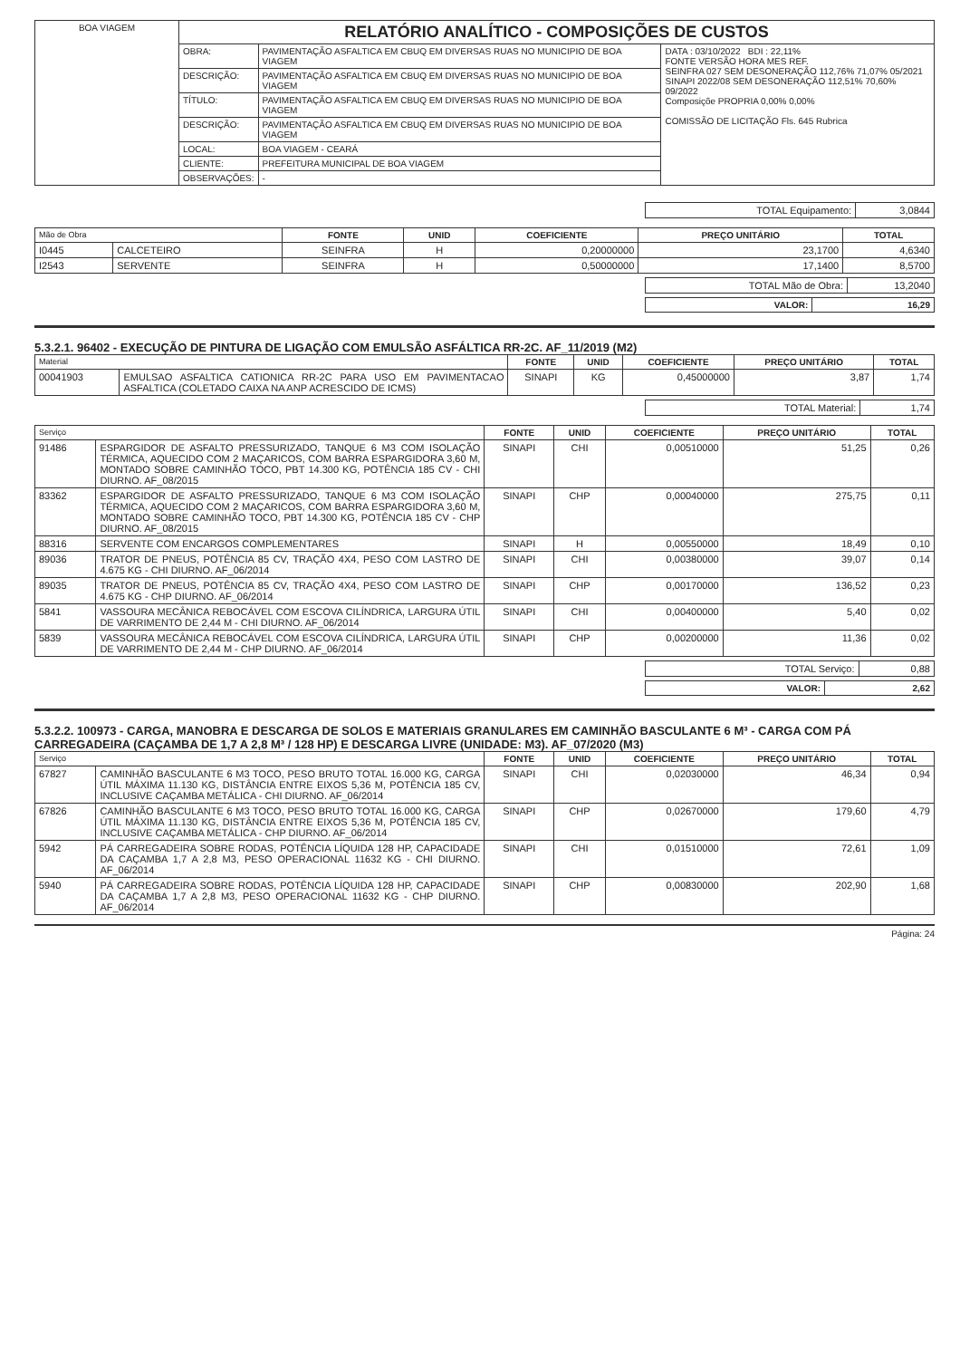| BOA VIAGEM | RELATÓRIO ANALÍTICO - COMPOSIÇÕES DE CUSTOS | | |
| | OBRA: | PAVIMENTAÇÃO ASFALTICA EM CBUQ EM DIVERSAS RUAS NO MUNICIPIO DE BOA VIAGEM | DATA : 03/10/2022 BDI : 22,11% FONTE VERSÃO HORA MES REF. SEINFRA 027 SEM DESONERAÇÃO 112,76% 71,07% 05/2021 SINAPI 2022/08 SEM DESONERAÇÃO 112,51% 70,60% 09/2022 Composiçõe PROPRIA 0,00% 0,00% COMISSÃO DE LICITAÇÃO Fls. 645 Rubrica |
| | DESCRIÇÃO: | PAVIMENTAÇÃO ASFALTICA EM CBUQ EM DIVERSAS RUAS NO MUNICIPIO DE BOA VIAGEM | |
| | TÍTULO: | PAVIMENTAÇÃO ASFALTICA EM CBUQ EM DIVERSAS RUAS NO MUNICIPIO DE BOA VIAGEM | |
| | DESCRIÇÃO: | PAVIMENTAÇÃO ASFALTICA EM CBUQ EM DIVERSAS RUAS NO MUNICIPIO DE BOA VIAGEM | |
| | LOCAL: | BOA VIAGEM - CEARÁ | |
| | CLIENTE: | PREFEITURA MUNICIPAL DE BOA VIAGEM | |
| | OBSERVAÇÕES: | - | |
| TOTAL Equipamento: | 3,0844 |
| Mão de Obra | | FONTE | UNID | COEFICIENTE | PREÇO UNITÁRIO | TOTAL |
| I0445 | CALCETEIRO | SEINFRA | H | 0,20000000 | 23,1700 | 4,6340 |
| I2543 | SERVENTE | SEINFRA | H | 0,50000000 | 17,1400 | 8,5700 |
| TOTAL Mão de Obra: | 13,2040 |
| VALOR: | 16,29 |
| --- | --- |
5.3.2.1. 96402 - EXECUÇÃO DE PINTURA DE LIGAÇÃO COM EMULSÃO ASFÁLTICA RR-2C. AF_11/2019 (M2)
| Material | | FONTE | UNID | COEFICIENTE | PREÇO UNITÁRIO | TOTAL |
| 00041903 | EMULSAO ASFALTICA CATIONICA RR-2C PARA USO EM PAVIMENTACAO ASFALTICA (COLETADO CAIXA NA ANP ACRESCIDO DE ICMS) | SINAPI | KG | 0,45000000 | 3,87 | 1,74 |
| TOTAL Material: | 1,74 |
| Serviço | | FONTE | UNID | COEFICIENTE | PREÇO UNITÁRIO | TOTAL |
| 91486 | ESPARGIDOR DE ASFALTO PRESSURIZADO, TANQUE 6 M3 COM ISOLAÇÃO TÉRMICA, AQUECIDO COM 2 MAÇARICOS, COM BARRA ESPARGIDORA 3,60 M, MONTADO SOBRE CAMINHÃO TOCO, PBT 14.300 KG, POTÊNCIA 185 CV - CHI DIURNO. AF_08/2015 | SINAPI | CHI | 0,00510000 | 51,25 | 0,26 |
| 83362 | ESPARGIDOR DE ASFALTO PRESSURIZADO, TANQUE 6 M3 COM ISOLAÇÃO TÉRMICA, AQUECIDO COM 2 MAÇARICOS, COM BARRA ESPARGIDORA 3,60 M, MONTADO SOBRE CAMINHÃO TOCO, PBT 14.300 KG, POTÊNCIA 185 CV - CHP DIURNO. AF_08/2015 | SINAPI | CHP | 0,00040000 | 275,75 | 0,11 |
| 88316 | SERVENTE COM ENCARGOS COMPLEMENTARES | SINAPI | H | 0,00550000 | 18,49 | 0,10 |
| 89036 | TRATOR DE PNEUS, POTÊNCIA 85 CV, TRAÇÃO 4X4, PESO COM LASTRO DE 4.675 KG - CHI DIURNO. AF_06/2014 | SINAPI | CHI | 0,00380000 | 39,07 | 0,14 |
| 89035 | TRATOR DE PNEUS, POTÊNCIA 85 CV, TRAÇÃO 4X4, PESO COM LASTRO DE 4.675 KG - CHP DIURNO. AF_06/2014 | SINAPI | CHP | 0,00170000 | 136,52 | 0,23 |
| 5841 | VASSOURA MECÂNICA REBOCÁVEL COM ESCOVA CILÍNDRICA, LARGURA ÚTIL DE VARRIMENTO DE 2,44 M - CHI DIURNO. AF_06/2014 | SINAPI | CHI | 0,00400000 | 5,40 | 0,02 |
| 5839 | VASSOURA MECÂNICA REBOCÁVEL COM ESCOVA CILÍNDRICA, LARGURA ÚTIL DE VARRIMENTO DE 2,44 M - CHP DIURNO. AF_06/2014 | SINAPI | CHP | 0,00200000 | 11,36 | 0,02 |
| TOTAL Serviço: | 0,88 |
| VALOR: | 2,62 |
| --- | --- |
5.3.2.2. 100973 - CARGA, MANOBRA E DESCARGA DE SOLOS E MATERIAIS GRANULARES EM CAMINHÃO BASCULANTE 6 M³ - CARGA COM PÁ CARREGADEIRA (CAÇAMBA DE 1,7 A 2,8 M³ / 128 HP) E DESCARGA LIVRE (UNIDADE: M3). AF_07/2020 (M3)
| Serviço | | FONTE | UNID | COEFICIENTE | PREÇO UNITÁRIO | TOTAL |
| 67827 | CAMINHÃO BASCULANTE 6 M3 TOCO, PESO BRUTO TOTAL 16.000 KG, CARGA ÚTIL MÁXIMA 11.130 KG, DISTÂNCIA ENTRE EIXOS 5,36 M, POTÊNCIA 185 CV, INCLUSIVE CAÇAMBA METÁLICA - CHI DIURNO. AF_06/2014 | SINAPI | CHI | 0,02030000 | 46,34 | 0,94 |
| 67826 | CAMINHÃO BASCULANTE 6 M3 TOCO, PESO BRUTO TOTAL 16.000 KG, CARGA ÚTIL MÁXIMA 11.130 KG, DISTÂNCIA ENTRE EIXOS 5,36 M, POTÊNCIA 185 CV, INCLUSIVE CAÇAMBA METÁLICA - CHP DIURNO. AF_06/2014 | SINAPI | CHP | 0,02670000 | 179,60 | 4,79 |
| 5942 | PÁ CARREGADEIRA SOBRE RODAS, POTÊNCIA LÍQUIDA 128 HP, CAPACIDADE DA CAÇAMBA 1,7 A 2,8 M3, PESO OPERACIONAL 11632 KG - CHI DIURNO. AF_06/2014 | SINAPI | CHI | 0,01510000 | 72,61 | 1,09 |
| 5940 | PÁ CARREGADEIRA SOBRE RODAS, POTÊNCIA LÍQUIDA 128 HP, CAPACIDADE DA CAÇAMBA 1,7 A 2,8 M3, PESO OPERACIONAL 11632 KG - CHP DIURNO. AF_06/2014 | SINAPI | CHP | 0,00830000 | 202,90 | 1,68 |
Página: 24